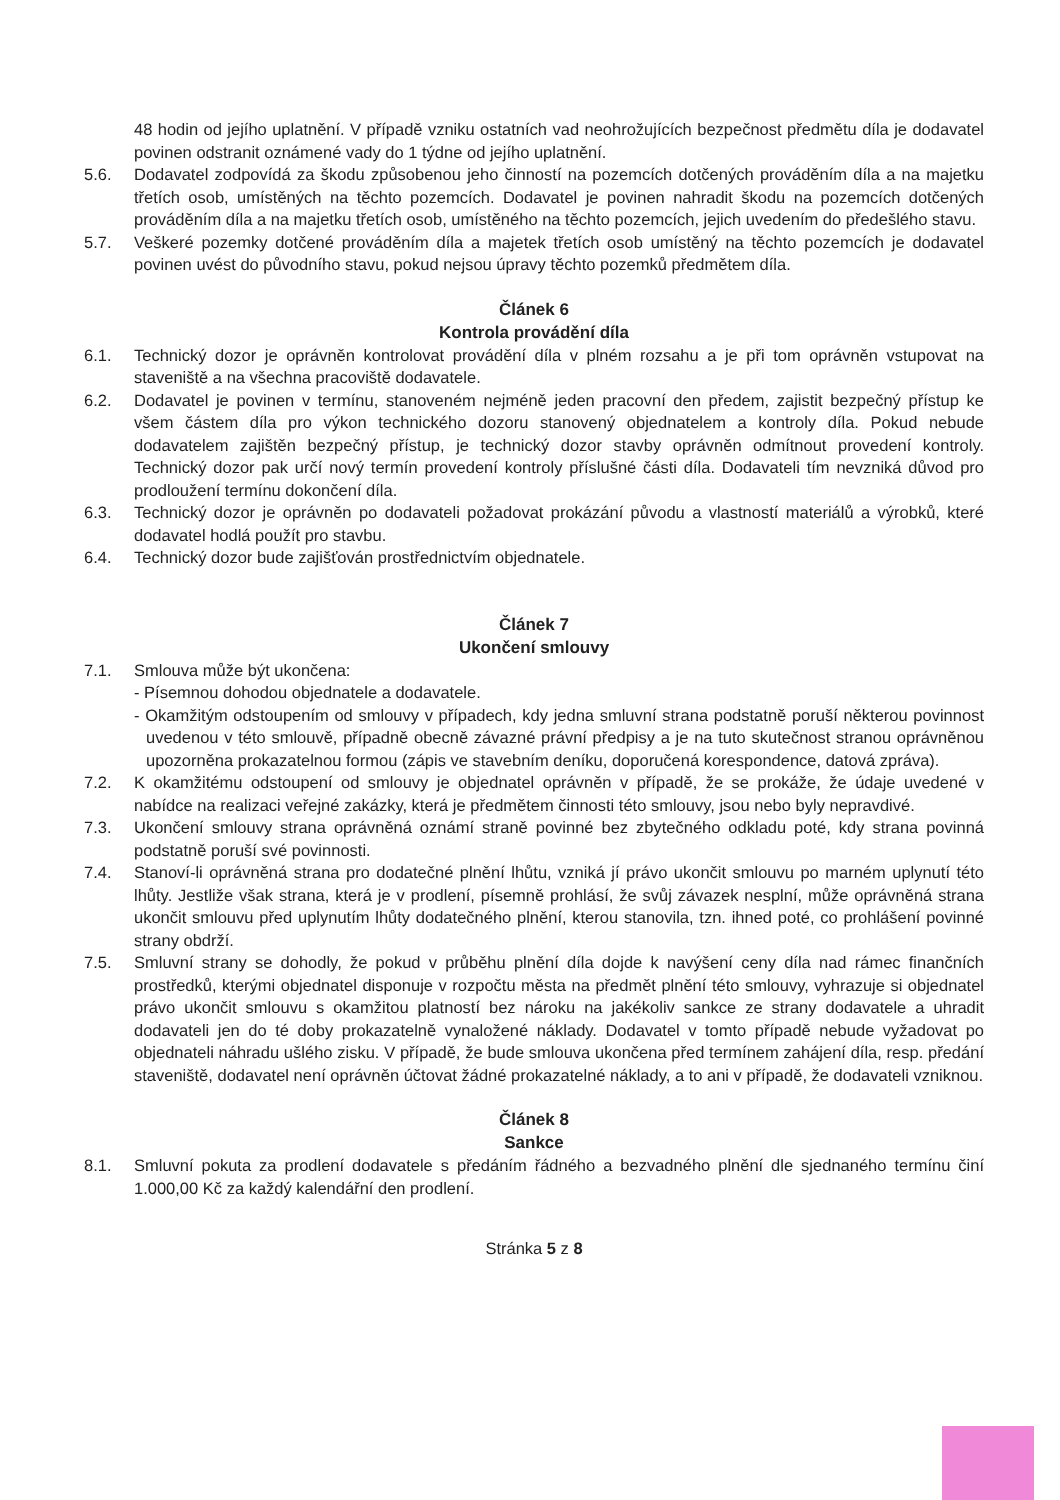48 hodin od jejího uplatnění. V případě vzniku ostatních vad neohrožujících bezpečnost předmětu díla je dodavatel povinen odstranit oznámené vady do 1 týdne od jejího uplatnění.
5.6. Dodavatel zodpovídá za škodu způsobenou jeho činností na pozemcích dotčených prováděním díla a na majetku třetích osob, umístěných na těchto pozemcích. Dodavatel je povinen nahradit škodu na pozemcích dotčených prováděním díla a na majetku třetích osob, umístěného na těchto pozemcích, jejich uvedením do předešlého stavu.
5.7. Veškeré pozemky dotčené prováděním díla a majetek třetích osob umístěný na těchto pozemcích je dodavatel povinen uvést do původního stavu, pokud nejsou úpravy těchto pozemků předmětem díla.
Článek 6
Kontrola provádění díla
6.1. Technický dozor je oprávněn kontrolovat provádění díla v plném rozsahu a je při tom oprávněn vstupovat na staveniště a na všechna pracoviště dodavatele.
6.2. Dodavatel je povinen v termínu, stanoveném nejméně jeden pracovní den předem, zajistit bezpečný přístup ke všem částem díla pro výkon technického dozoru stanovený objednatelem a kontroly díla. Pokud nebude dodavatelem zajištěn bezpečný přístup, je technický dozor stavby oprávněn odmítnout provedení kontroly. Technický dozor pak určí nový termín provedení kontroly příslušné části díla. Dodavateli tím nevzniká důvod pro prodloužení termínu dokončení díla.
6.3. Technický dozor je oprávněn po dodavateli požadovat prokázání původu a vlastností materiálů a výrobků, které dodavatel hodlá použít pro stavbu.
6.4. Technický dozor bude zajišťován prostřednictvím objednatele.
Článek 7
Ukončení smlouvy
7.1. Smlouva může být ukončena:
- Písemnou dohodou objednatele a dodavatele.
- Okamžitým odstoupením od smlouvy v případech, kdy jedna smluvní strana podstatně poruší některou povinnost uvedenou v této smlouvě, případně obecně závazné právní předpisy a je na tuto skutečnost stranou oprávněnou upozorněna prokazatelnou formou (zápis ve stavebním deníku, doporučená korespondence, datová zpráva).
7.2. K okamžitému odstoupení od smlouvy je objednatel oprávněn v případě, že se prokáže, že údaje uvedené v nabídce na realizaci veřejné zakázky, která je předmětem činnosti této smlouvy, jsou nebo byly nepravdivé.
7.3. Ukončení smlouvy strana oprávněná oznámí straně povinné bez zbytečného odkladu poté, kdy strana povinná podstatně poruší své povinnosti.
7.4. Stanoví-li oprávněná strana pro dodatečné plnění lhůtu, vzniká jí právo ukončit smlouvu po marném uplynutí této lhůty. Jestliže však strana, která je v prodlení, písemně prohlásí, že svůj závazek nesplní, může oprávněná strana ukončit smlouvu před uplynutím lhůty dodatečného plnění, kterou stanovila, tzn. ihned poté, co prohlášení povinné strany obdrží.
7.5. Smluvní strany se dohodly, že pokud v průběhu plnění díla dojde k navýšení ceny díla nad rámec finančních prostředků, kterými objednatel disponuje v rozpočtu města na předmět plnění této smlouvy, vyhrazuje si objednatel právo ukončit smlouvu s okamžitou platností bez nároku na jakékoliv sankce ze strany dodavatele a uhradit dodavateli jen do té doby prokazatelně vynaložené náklady. Dodavatel v tomto případě nebude vyžadovat po objednateli náhradu ušlého zisku. V případě, že bude smlouva ukončena před termínem zahájení díla, resp. předání staveniště, dodavatel není oprávněn účtovat žádné prokazatelné náklady, a to ani v případě, že dodavateli vzniknou.
Článek 8
Sankce
8.1. Smluvní pokuta za prodlení dodavatele s předáním řádného a bezvadného plnění dle sjednaného termínu činí 1.000,00 Kč za každý kalendářní den prodlení.
Stránka 5 z 8